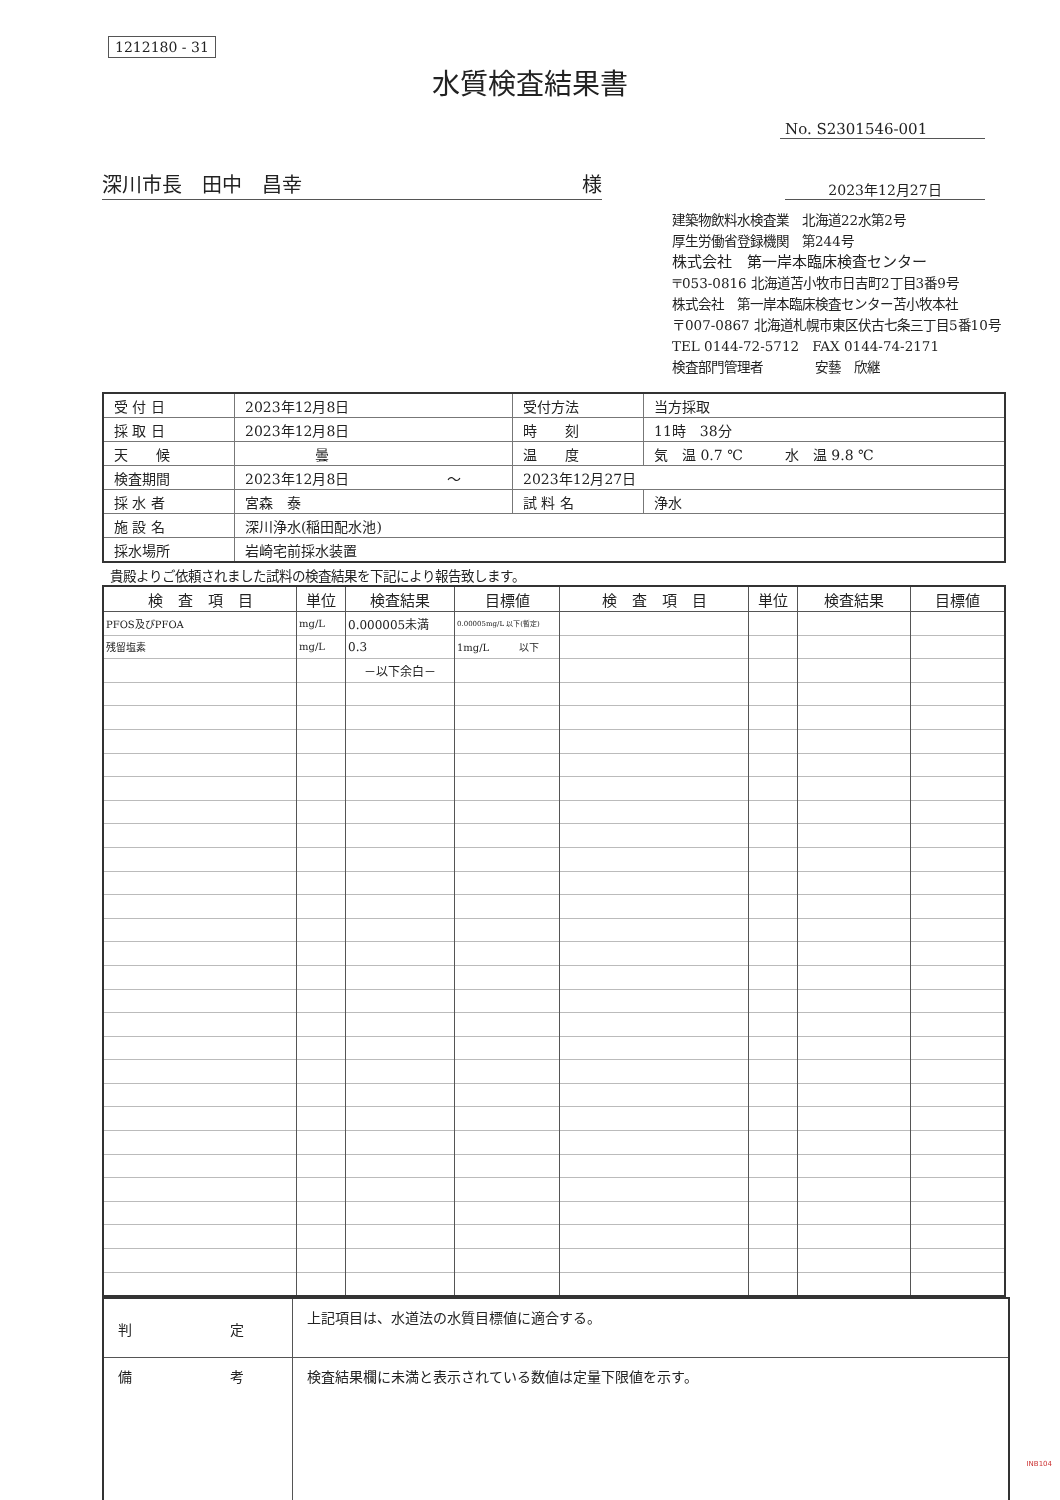1212180 - 31
水質検査結果書
No. S2301546-001
深川市長　田中　昌幸 様
2023年12月27日
建築物飲料水検査業　北海道22水第2号
厚生労働省登録機関　第244号
株式会社　第一岸本臨床検査センター
〒053-0816 北海道苫小牧市日吉町2丁目3番9号
株式会社　第一岸本臨床検査センター苫小牧本社
〒007-0867 北海道札幌市東区伏古七条三丁目5番10号
TEL 0144-72-5712　FAX 0144-74-2171
検査部門管理者　　　　安藝　欣継
| 受 付 日 | 2023年12月8日 | 受付方法 | 当方採取 |
| 採 取 日 | 2023年12月8日 | 時 刻 | 11時 38分 |
| 天 候 | 曇 | 温 度 | 気 温 0.7 ℃ 水 温 9.8 ℃ |
| 検査期間 | 2023年12月8日 ～ | 2023年12月27日 | |
| 採 水 者 | 宮森 泰 | 試 料 名 | 浄水 |
| 施 設 名 | 深川浄水(稲田配水池) | | |
| 採水場所 | 岩崎宅前採水装置 | | |
貴殿よりご依頼されました試料の検査結果を下記により報告致します。
| 検 査 項 目 | 単位 | 検査結果 | 目標値 | 検 査 項 目 | 単位 | 検査結果 | 目標値 |
| --- | --- | --- | --- | --- | --- | --- | --- |
| PFOS及びPFOA | mg/L | 0.000005未満 | 0.00005mg/L 以下(暫定) | | | | |
| 残留塩素 | mg/L | 0.3 | 1mg/L 以下 | | | | |
| | | －以下余白－ | | | | | |
| 判 定 | 上記項目は、水道法の水質目標値に適合する。 |
| 備 考 | 検査結果欄に未満と表示されている数値は定量下限値を示す。 |
INB104